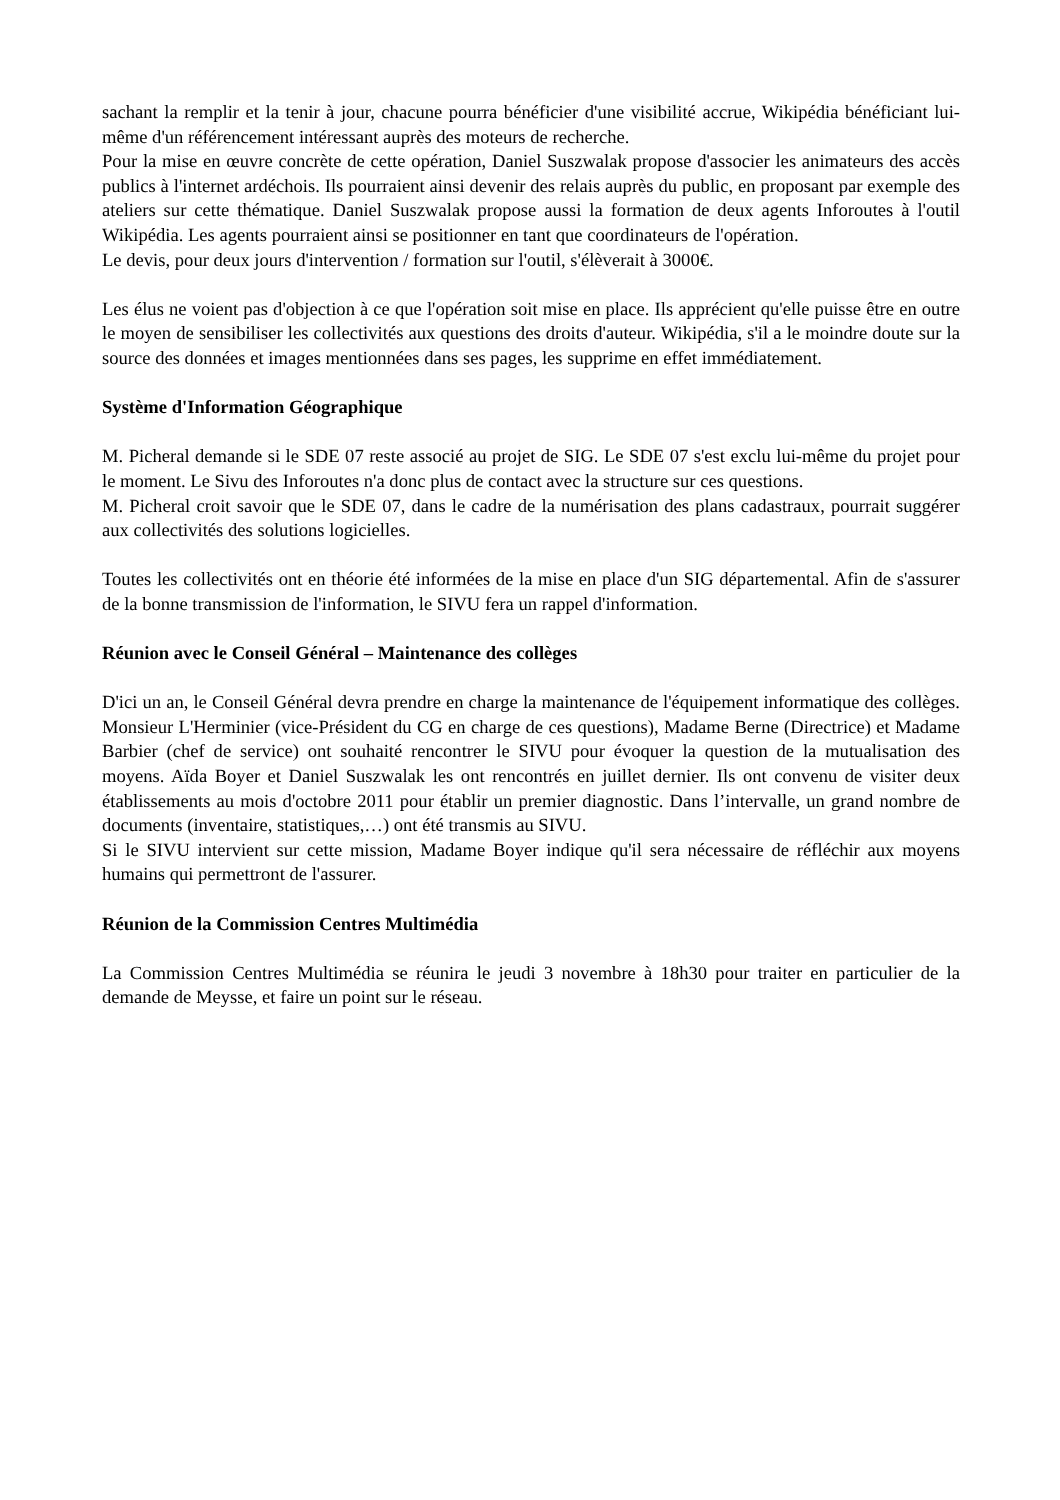sachant la remplir et la tenir à jour, chacune pourra bénéficier d'une visibilité accrue, Wikipédia bénéficiant lui-même d'un référencement intéressant auprès des moteurs de recherche.
Pour la mise en œuvre concrète de cette opération, Daniel Suszwalak propose d'associer les animateurs des accès publics à l'internet ardéchois. Ils pourraient ainsi devenir des relais auprès du public, en proposant par exemple des ateliers sur cette thématique. Daniel Suszwalak propose aussi la formation de deux agents Inforoutes à l'outil Wikipédia. Les agents pourraient ainsi se positionner en tant que coordinateurs de l'opération.
Le devis, pour deux jours d'intervention / formation sur l'outil, s'élèverait à 3000€.
Les élus ne voient pas d'objection à ce que l'opération soit mise en place. Ils apprécient qu'elle puisse être en outre le moyen de sensibiliser les collectivités aux questions des droits d'auteur. Wikipédia, s'il a le moindre doute sur la source des données et images mentionnées dans ses pages, les supprime en effet immédiatement.
Système d'Information Géographique
M. Picheral demande si le SDE 07 reste associé au projet de SIG. Le SDE 07 s'est exclu lui-même du projet pour le moment. Le Sivu des Inforoutes n'a donc plus de contact avec la structure sur ces questions.
M. Picheral croit savoir que le SDE 07, dans le cadre de la numérisation des plans cadastraux, pourrait suggérer aux collectivités des solutions logicielles.
Toutes les collectivités ont en théorie été informées de la mise en place d'un SIG départemental. Afin de s'assurer de la bonne transmission de l'information, le SIVU fera un rappel d'information.
Réunion avec le Conseil Général – Maintenance des collèges
D'ici un an, le Conseil Général devra prendre en charge la maintenance de l'équipement informatique des collèges. Monsieur L'Herminier (vice-Président du CG en charge de ces questions), Madame Berne (Directrice) et Madame Barbier (chef de service) ont souhaité rencontrer le SIVU pour évoquer la question de la mutualisation des moyens. Aïda Boyer et Daniel Suszwalak les ont rencontrés en juillet dernier. Ils ont convenu de visiter deux établissements au mois d'octobre 2011 pour établir un premier diagnostic. Dans l’intervalle, un grand nombre de documents (inventaire, statistiques,…) ont été transmis au SIVU.
Si le SIVU intervient sur cette mission, Madame Boyer indique qu'il sera nécessaire de réfléchir aux moyens humains qui permettront de l'assurer.
Réunion de la Commission Centres Multimédia
La Commission Centres Multimédia se réunira le jeudi 3 novembre à 18h30 pour traiter en particulier de la demande de Meysse, et faire un point sur le réseau.